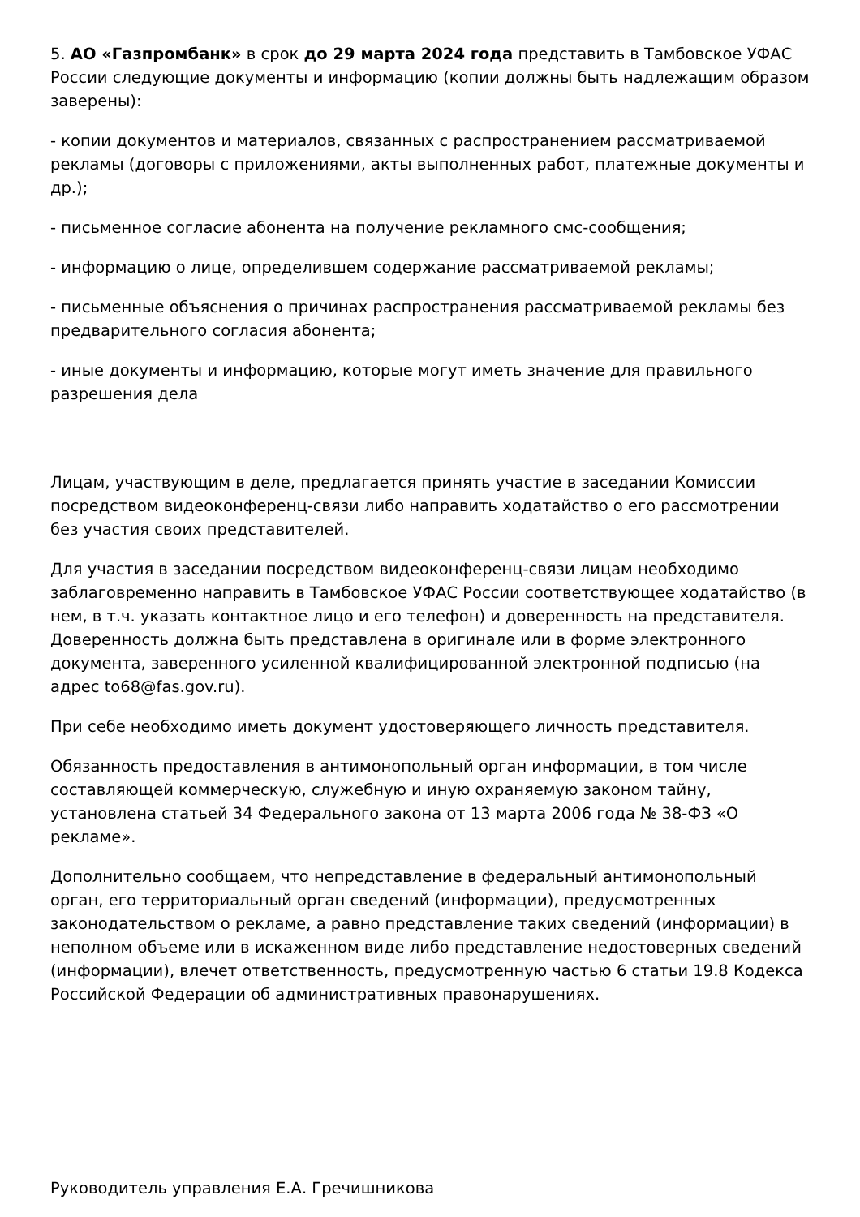5. АО «Газпромбанк» в срок до 29 марта 2024 года представить в Тамбовское УФАС России следующие документы и информацию (копии должны быть надлежащим образом заверены):
- копии документов и материалов, связанных с распространением рассматриваемой рекламы (договоры с приложениями, акты выполненных работ, платежные документы и др.);
- письменное согласие абонента на получение рекламного смс-сообщения;
- информацию о лице, определившем содержание рассматриваемой рекламы;
- письменные объяснения о причинах распространения рассматриваемой рекламы без предварительного согласия абонента;
- иные документы и информацию, которые могут иметь значение для правильного разрешения дела
Лицам, участвующим в деле, предлагается принять участие в заседании Комиссии посредством видеоконференц-связи либо направить ходатайство о его рассмотрении без участия своих представителей.
Для участия в заседании посредством видеоконференц-связи лицам необходимо заблаговременно направить в Тамбовское УФАС России соответствующее ходатайство (в нем, в т.ч. указать контактное лицо и его телефон) и доверенность на представителя. Доверенность должна быть представлена в оригинале или в форме электронного документа, заверенного усиленной квалифицированной электронной подписью (на адрес to68@fas.gov.ru).
При себе необходимо иметь документ удостоверяющего личность представителя.
Обязанность предоставления в антимонопольный орган информации, в том числе составляющей коммерческую, служебную и иную охраняемую законом тайну, установлена статьей 34 Федерального закона от 13 марта 2006 года № 38-ФЗ «О рекламе».
Дополнительно сообщаем, что непредставление в федеральный антимонопольный орган, его территориальный орган сведений (информации), предусмотренных законодательством о рекламе, а равно представление таких сведений (информации) в неполном объеме или в искаженном виде либо представление недостоверных сведений (информации), влечет ответственность, предусмотренную частью 6 статьи 19.8 Кодекса Российской Федерации об административных правонарушениях.
Руководитель управления Е.А. Гречишникова